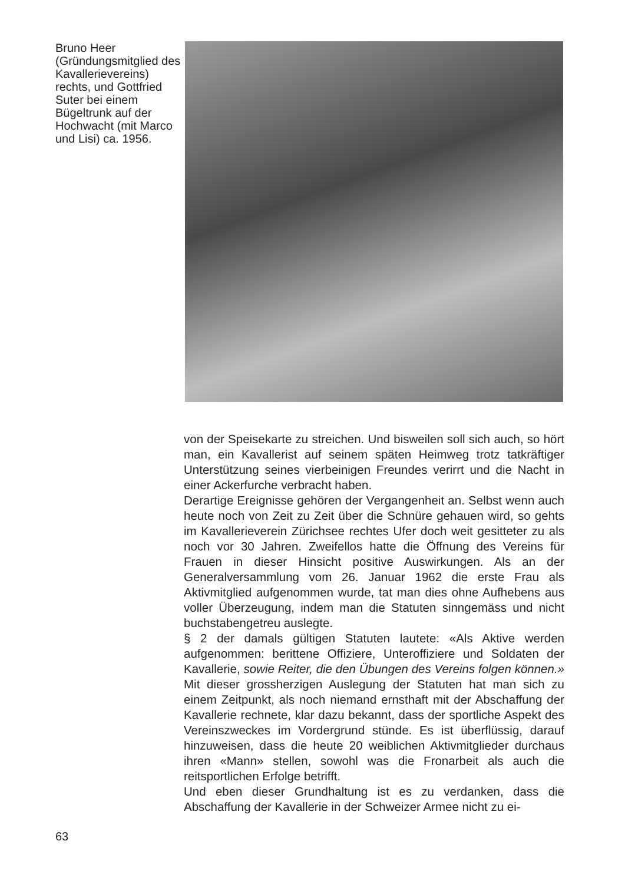Bruno Heer (Gründungsmitglied des Kavallerievereins) rechts, und Gottfried Suter bei einem Bügeltrunk auf der Hochwacht (mit Marco und Lisi) ca. 1956.
von der Speisekarte zu streichen. Und bisweilen soll sich auch, so hört man, ein Kavallerist auf seinem späten Heimweg trotz tatkräftiger Unterstützung seines vierbeinigen Freundes verirrt und die Nacht in einer Ackerfurche verbracht haben.
Derartige Ereignisse gehören der Vergangenheit an. Selbst wenn auch heute noch von Zeit zu Zeit über die Schnüre gehauen wird, so gehts im Kavallerieverein Zürichsee rechtes Ufer doch weit gesitteter zu als noch vor 30 Jahren. Zweifellos hatte die Öffnung des Vereins für Frauen in dieser Hinsicht positive Auswirkungen. Als an der Generalversammlung vom 26. Januar 1962 die erste Frau als Aktivmitglied aufgenommen wurde, tat man dies ohne Aufhebens aus voller Überzeugung, indem man die Statuten sinngemäss und nicht buchstabengetreu auslegte.
§ 2 der damals gültigen Statuten lautete: «Als Aktive werden aufgenommen: berittene Offiziere, Unteroffiziere und Soldaten der Kavallerie, sowie Reiter, die den Übungen des Vereins folgen können.» Mit dieser grossherzigen Auslegung der Statuten hat man sich zu einem Zeitpunkt, als noch niemand ernsthaft mit der Abschaffung der Kavallerie rechnete, klar dazu bekannt, dass der sportliche Aspekt des Vereinszweckes im Vordergrund stünde. Es ist überflüssig, darauf hinzuweisen, dass die heute 20 weiblichen Aktivmitglieder durchaus ihren «Mann» stellen, sowohl was die Fronarbeit als auch die reitsportlichen Erfolge betrifft.
Und eben dieser Grundhaltung ist es zu verdanken, dass die Abschaffung der Kavallerie in der Schweizer Armee nicht zu ei-
63